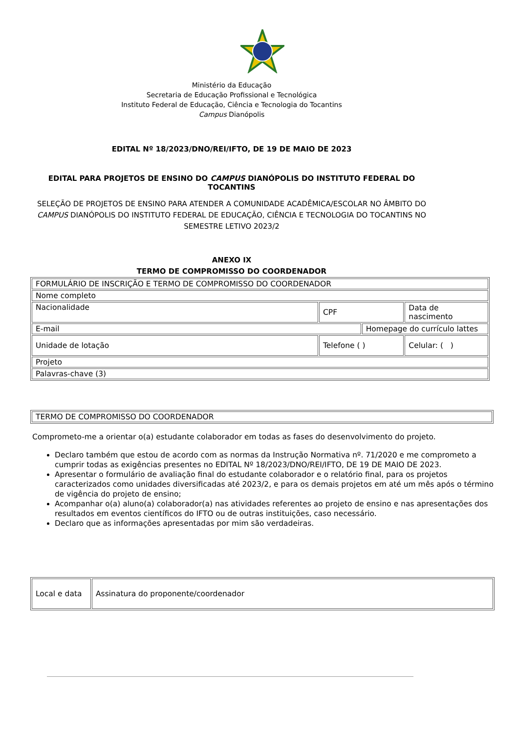Ministério da Educação
Secretaria de Educação Profissional e Tecnológica
Instituto Federal de Educação, Ciência e Tecnologia do Tocantins
Campus Dianópolis
EDITAL Nº 18/2023/DNO/REI/IFTO, DE 19 DE MAIO DE 2023
EDITAL PARA PROJETOS DE ENSINO DO CAMPUS DIANÓPOLIS DO INSTITUTO FEDERAL DO TOCANTINS
SELEÇÃO DE PROJETOS DE ENSINO PARA ATENDER A COMUNIDADE ACADÊMICA/ESCOLAR NO ÂMBITO DO CAMPUS DIANÓPOLIS DO INSTITUTO FEDERAL DE EDUCAÇÃO, CIÊNCIA E TECNOLOGIA DO TOCANTINS NO SEMESTRE LETIVO 2023/2
ANEXO IX
TERMO DE COMPROMISSO DO COORDENADOR
| FORMULÁRIO DE INSCRIÇÃO E TERMO DE COMPROMISSO DO COORDENADOR | | | |
| Nome completo | | | |
| Nacionalidade | CPF | | Data de nascimento |
| E-mail | | Homepage do currículo lattes | |
| Unidade de lotação | Telefone ( ) | | Celular: ( ) |
| Projeto | | | |
| Palavras-chave (3) | | | |
| TERMO DE COMPROMISSO DO COORDENADOR |
Comprometo-me a orientar o(a) estudante colaborador em todas as fases do desenvolvimento do projeto.
Declaro também que estou de acordo com as normas da Instrução Normativa nº. 71/2020 e me comprometo a cumprir todas as exigências presentes no EDITAL Nº 18/2023/DNO/REI/IFTO, DE 19 DE MAIO DE 2023.
Apresentar o formulário de avaliação final do estudante colaborador e o relatório final, para os projetos caracterizados como unidades diversificadas até 2023/2, e para os demais projetos em até um mês após o término de vigência do projeto de ensino;
Acompanhar o(a) aluno(a) colaborador(a) nas atividades referentes ao projeto de ensino e nas apresentações dos resultados em eventos científicos do IFTO ou de outras instituições, caso necessário.
Declaro que as informações apresentadas por mim são verdadeiras.
| Local e data | Assinatura do proponente/coordenador |